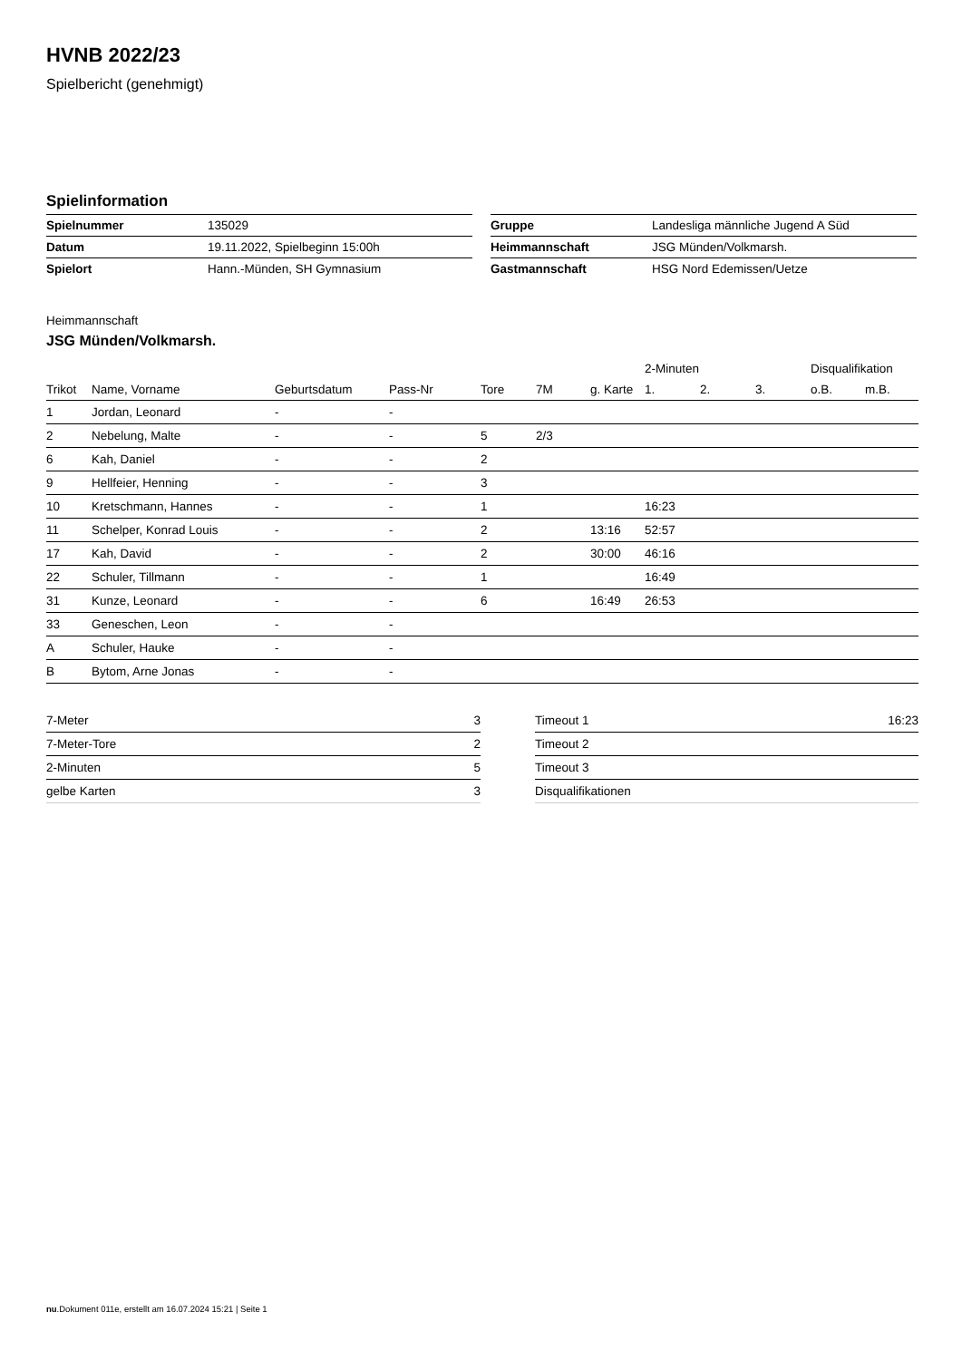HVNB 2022/23
Spielbericht (genehmigt)
Spielinformation
| Spielnummer | 135029 |
| Datum | 19.11.2022, Spielbeginn 15:00h |
| Spielort | Hann.-Münden, SH Gymnasium |
| Gruppe | Landesliga männliche Jugend A Süd |
| Heimmannschaft | JSG Münden/Volkmarsh. |
| Gastmannschaft | HSG Nord Edemissen/Uetze |
Heimmannschaft
JSG Münden/Volkmarsh.
| | | | | | | | 2-Minuten | | | Disqualifikation | |
| --- | --- | --- | --- | --- | --- | --- | --- | --- | --- | --- | --- |
| Trikot | Name, Vorname | Geburtsdatum | Pass-Nr | Tore | 7M | g. Karte | 1. | 2. | 3. | o.B. | m.B. |
| 1 | Jordan, Leonard | - | - | | | | | | | | |
| 2 | Nebelung, Malte | - | - | 5 | 2/3 | | | | | | |
| 6 | Kah, Daniel | - | - | 2 | | | | | | | |
| 9 | Hellfeier, Henning | - | - | 3 | | | | | | | |
| 10 | Kretschmann, Hannes | - | - | 1 | | | 16:23 | | | | |
| 11 | Schelper, Konrad Louis | - | - | 2 | | 13:16 | 52:57 | | | | |
| 17 | Kah, David | - | - | 2 | | 30:00 | 46:16 | | | | |
| 22 | Schuler, Tillmann | - | - | 1 | | | 16:49 | | | | |
| 31 | Kunze, Leonard | - | - | 6 | | 16:49 | 26:53 | | | | |
| 33 | Geneschen, Leon | - | - | | | | | | | | |
| A | Schuler, Hauke | - | - | | | | | | | | |
| B | Bytom, Arne Jonas | - | - | | | | | | | | |
| 7-Meter | 3 |
| 7-Meter-Tore | 2 |
| 2-Minuten | 5 |
| gelbe Karten | 3 |
| Timeout 1 | 16:23 |
| Timeout 2 | |
| Timeout 3 | |
| Disqualifikationen | |
nu.Dokument 011e, erstellt am 16.07.2024 15:21 | Seite 1